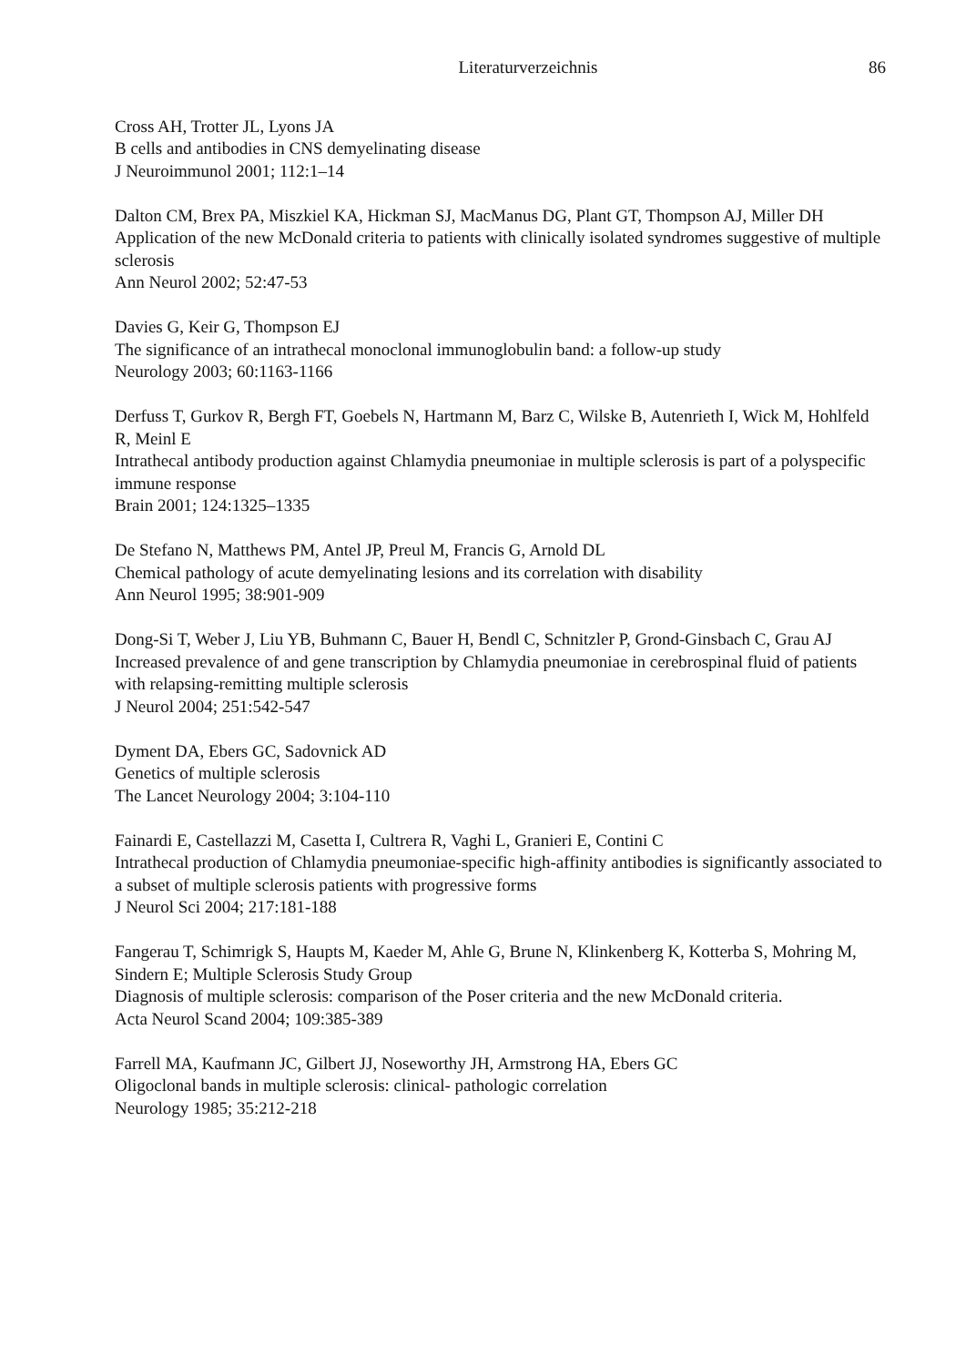Literaturverzeichnis 86
Cross AH, Trotter JL, Lyons JA
B cells and antibodies in CNS demyelinating disease
J Neuroimmunol 2001; 112:1–14
Dalton CM, Brex PA, Miszkiel KA, Hickman SJ, MacManus DG, Plant GT, Thompson AJ, Miller DH
Application of the new McDonald criteria to patients with clinically isolated syndromes suggestive of multiple sclerosis
Ann Neurol 2002; 52:47-53
Davies G, Keir G, Thompson EJ
The significance of an intrathecal monoclonal immunoglobulin band: a follow-up study
Neurology 2003; 60:1163-1166
Derfuss T, Gurkov R, Bergh FT, Goebels N, Hartmann M, Barz C, Wilske B, Autenrieth I, Wick M, Hohlfeld R, Meinl E
Intrathecal antibody production against Chlamydia pneumoniae in multiple sclerosis is part of a polyspecific immune response
Brain 2001; 124:1325–1335
De Stefano N, Matthews PM, Antel JP, Preul M, Francis G, Arnold DL
Chemical pathology of acute demyelinating lesions and its correlation with disability
Ann Neurol 1995; 38:901-909
Dong-Si T, Weber J, Liu YB, Buhmann C, Bauer H, Bendl C, Schnitzler P, Grond-Ginsbach C, Grau AJ
Increased prevalence of and gene transcription by Chlamydia pneumoniae in cerebrospinal fluid of patients with relapsing-remitting multiple sclerosis
J Neurol 2004; 251:542-547
Dyment DA, Ebers GC, Sadovnick AD
Genetics of multiple sclerosis
The Lancet Neurology 2004; 3:104-110
Fainardi E, Castellazzi M, Casetta I, Cultrera R, Vaghi L, Granieri E, Contini C
Intrathecal production of Chlamydia pneumoniae-specific high-affinity antibodies is significantly associated to a subset of multiple sclerosis patients with progressive forms
J Neurol Sci 2004; 217:181-188
Fangerau T, Schimrigk S, Haupts M, Kaeder M, Ahle G, Brune N, Klinkenberg K, Kotterba S, Mohring M, Sindern E; Multiple Sclerosis Study Group
Diagnosis of multiple sclerosis: comparison of the Poser criteria and the new McDonald criteria.
Acta Neurol Scand 2004; 109:385-389
Farrell MA, Kaufmann JC, Gilbert JJ, Noseworthy JH, Armstrong HA, Ebers GC
Oligoclonal bands in multiple sclerosis: clinical- pathologic correlation
Neurology 1985; 35:212-218